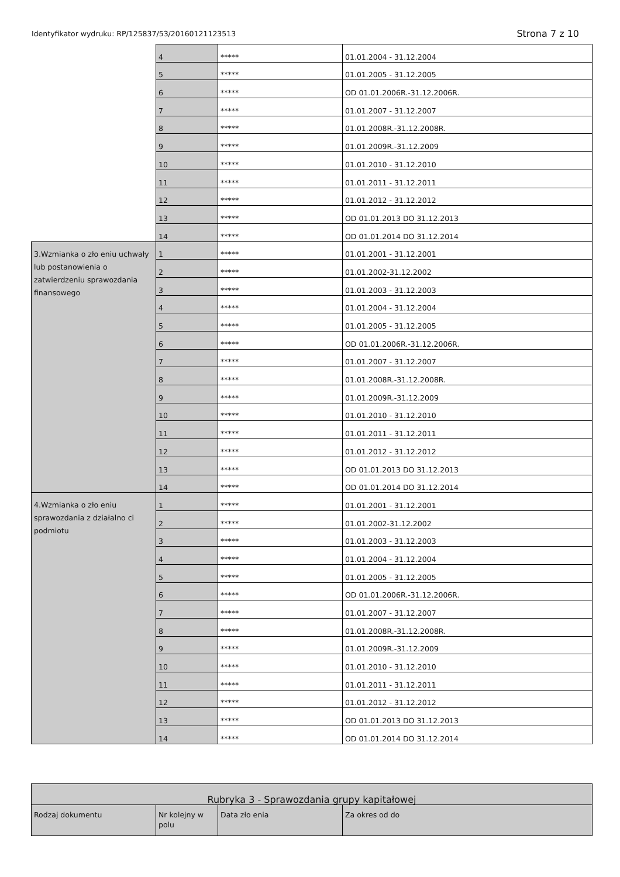Identyfikator wydruku: RP/125837/53/20160121123513 Strona 7 z 10
| | 4 | ***** | 01.01.2004 - 31.12.2004 |
| | 5 | ***** | 01.01.2005 - 31.12.2005 |
| | 6 | ***** | OD 01.01.2006R.-31.12.2006R. |
| | 7 | ***** | 01.01.2007 - 31.12.2007 |
| | 8 | ***** | 01.01.2008R.-31.12.2008R. |
| | 9 | ***** | 01.01.2009R.-31.12.2009 |
| | 10 | ***** | 01.01.2010 - 31.12.2010 |
| | 11 | ***** | 01.01.2011 - 31.12.2011 |
| | 12 | ***** | 01.01.2012 - 31.12.2012 |
| | 13 | ***** | OD 01.01.2013 DO 31.12.2013 |
| | 14 | ***** | OD 01.01.2014 DO 31.12.2014 |
| 3.Wzmianka o zło eniu uchwały lub postanowienia o zatwierdzeniu sprawozdania finansowego | 1 | ***** | 01.01.2001 - 31.12.2001 |
| | 2 | ***** | 01.01.2002-31.12.2002 |
| | 3 | ***** | 01.01.2003 - 31.12.2003 |
| | 4 | ***** | 01.01.2004 - 31.12.2004 |
| | 5 | ***** | 01.01.2005 - 31.12.2005 |
| | 6 | ***** | OD 01.01.2006R.-31.12.2006R. |
| | 7 | ***** | 01.01.2007 - 31.12.2007 |
| | 8 | ***** | 01.01.2008R.-31.12.2008R. |
| | 9 | ***** | 01.01.2009R.-31.12.2009 |
| | 10 | ***** | 01.01.2010 - 31.12.2010 |
| | 11 | ***** | 01.01.2011 - 31.12.2011 |
| | 12 | ***** | 01.01.2012 - 31.12.2012 |
| | 13 | ***** | OD 01.01.2013 DO 31.12.2013 |
| | 14 | ***** | OD 01.01.2014 DO 31.12.2014 |
| 4.Wzmianka o zło eniu sprawozdania z działalno ci podmiotu | 1 | ***** | 01.01.2001 - 31.12.2001 |
| | 2 | ***** | 01.01.2002-31.12.2002 |
| | 3 | ***** | 01.01.2003 - 31.12.2003 |
| | 4 | ***** | 01.01.2004 - 31.12.2004 |
| | 5 | ***** | 01.01.2005 - 31.12.2005 |
| | 6 | ***** | OD 01.01.2006R.-31.12.2006R. |
| | 7 | ***** | 01.01.2007 - 31.12.2007 |
| | 8 | ***** | 01.01.2008R.-31.12.2008R. |
| | 9 | ***** | 01.01.2009R.-31.12.2009 |
| | 10 | ***** | 01.01.2010 - 31.12.2010 |
| | 11 | ***** | 01.01.2011 - 31.12.2011 |
| | 12 | ***** | 01.01.2012 - 31.12.2012 |
| | 13 | ***** | OD 01.01.2013 DO 31.12.2013 |
| | 14 | ***** | OD 01.01.2014 DO 31.12.2014 |
| Rubryka 3 - Sprawozdania grupy kapitałowej | | | |
| Rodzaj dokumentu | Nr kolejny w polu | Data zło enia | Za okres od do |